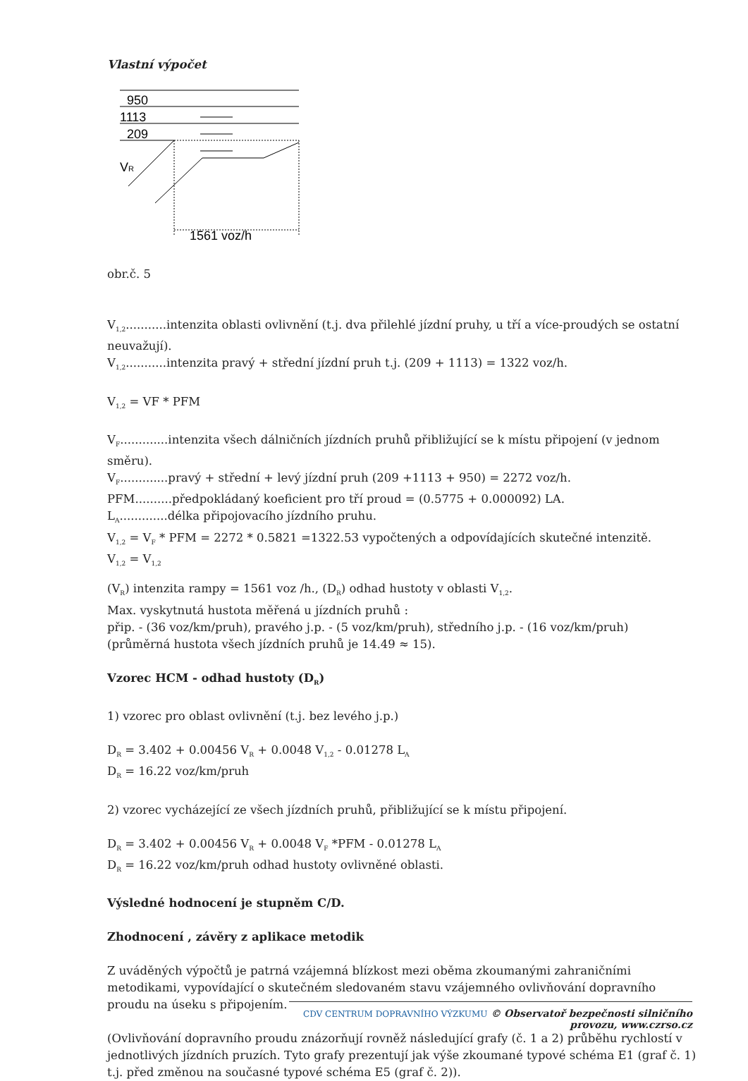Vlastní výpočet
950
1113
209
VR
1561 voz/h
obr.č. 5
V<sub>1,2</sub>...........intenzita oblasti ovlivnění (t.j. dva přilehlé jízdní pruhy, u tří a více-proudých se ostatní neuvažují).
V<sub>1,2</sub>...........intenzita pravý + střední jízdní pruh t.j. (209 + 1113) = 1322 voz/h.
V<sub>1,2</sub> = VF * PFM
V<sub>F</sub>.............intenzita všech dálničních jízdních pruhů přibližující se k místu připojení (v jednom směru).
V<sub>F</sub>.............pravý + střední + levý jízdní pruh (209 +1113 + 950) = 2272 voz/h.
PFM..........předpokládaný koeficient pro tří proud = (0.5775 + 0.000092) LA.
L<sub>A</sub>.............délka připojovacího jízdního pruhu.
V<sub>1,2</sub> = V<sub>F</sub> * PFM = 2272 * 0.5821 =1322.53 vypočtených a odpovídajících skutečné intenzitě.
V<sub>1,2</sub> = V<sub>1,2</sub>
(V<sub>R</sub>) intenzita rampy = 1561 voz /h., (D<sub>R</sub>) odhad hustoty v oblasti V<sub>1,2</sub>.
Max. vyskytnutá hustota měřená u jízdních pruhů :
přip. - (36 voz/km/pruh), pravého j.p. - (5 voz/km/pruh), středního j.p. - (16 voz/km/pruh)
(průměrná hustota všech jízdních pruhů je 14.49 ≈ 15).
Vzorec HCM - odhad hustoty (D<sub>R</sub>)
1) vzorec pro oblast ovlivnění (t.j. bez levého j.p.)
D<sub>R</sub> = 3.402 + 0.00456 V<sub>R</sub> + 0.0048 V<sub>1,2</sub> - 0.01278 L<sub>A</sub>
D<sub>R</sub> = 16.22 voz/km/pruh
2) vzorec vycházející ze všech jízdních pruhů, přibližující se k místu připojení.
D<sub>R</sub> = 3.402 + 0.00456 V<sub>R</sub> + 0.0048 V<sub>F</sub> *PFM - 0.01278 L<sub>A</sub>
D<sub>R</sub> = 16.22 voz/km/pruh odhad hustoty ovlivněné oblasti.
Výsledné hodnocení je stupněm C/D.
Zhodnocení , závěry z aplikace metodik
Z uváděných výpočtů je patrná vzájemná blízkost mezi oběma zkoumanými zahraničními metodikami, vypovídající o skutečném sledovaném stavu vzájemného ovlivňování dopravního proudu na úseku s připojením.
(Ovlivňování dopravního proudu znázorňují rovněž následující grafy (č. 1 a 2) průběhu rychlostí v jednotlivých jízdních pruzích. Tyto grafy prezentují jak výše zkoumané typové schéma E1 (graf č. 1) t.j. před změnou na současné typové schéma E5 (graf č. 2)).
CDV CENTRUM DOPRAVNÍHO VÝZKUMU © Observatoř bezpečnosti silničního provozu, www.czrso.cz